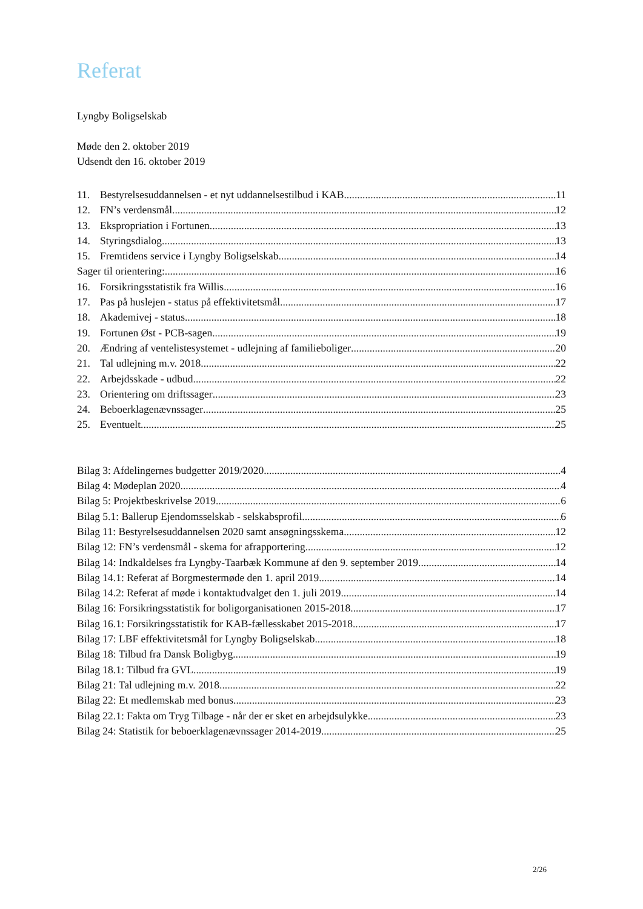Referat
Lyngby Boligselskab
Møde den 2. oktober 2019
Udsendt den 16. oktober 2019
11. Bestyrelsesuddannelsen - et nyt uddannelsestilbud i KAB 11
12. FN’s verdensmål 12
13. Ekspropriation i Fortunen 13
14. Styringsdialog 13
15. Fremtidens service i Lyngby Boligselskab 14
Sager til orientering: 16
16. Forsikringsstatistik fra Willis 16
17. Pas på huslejen - status på effektivitetsmål 17
18. Akademivej - status 18
19. Fortunen Øst - PCB-sagen 19
20. Ændring af ventelistesystemet - udlejning af familieboliger 20
21. Tal udlejning m.v. 2018 22
22. Arbejdsskade - udbud 22
23. Orientering om driftssager 23
24. Beboerklagenævnssager 25
25. Eventuelt 25
Bilag 3: Afdelingernes budgetter 2019/2020 4
Bilag 4: Mødeplan 2020 4
Bilag 5: Projektbeskrivelse 2019 6
Bilag 5.1: Ballerup Ejendomsselskab - selskabsprofil 6
Bilag 11: Bestyrelsesuddannelsen 2020 samt ansøgningsskema. 12
Bilag 12: FN’s verdensmål - skema for afrapportering 12
Bilag 14: Indkaldelses fra Lyngby-Taarbæk Kommune af den 9. september 2019 14
Bilag 14.1: Referat af Borgmestermøde den 1. april 2019 14
Bilag 14.2: Referat af møde i kontaktudvalget den 1. juli 2019 14
Bilag 16: Forsikringsstatistik for boligorganisationen 2015-2018 17
Bilag 16.1: Forsikringsstatistik for KAB-fællesskabet 2015-2018 17
Bilag 17: LBF effektivitetsmål for Lyngby Boligselskab 18
Bilag 18: Tilbud fra Dansk Boligbyg 19
Bilag 18.1: Tilbud fra GVL 19
Bilag 21: Tal udlejning m.v. 2018 22
Bilag 22: Et medlemskab med bonus 23
Bilag 22.1: Fakta om Tryg Tilbage - når der er sket en arbejdsulykke 23
Bilag 24: Statistik for beboerklagenævnssager 2014-2019 25
2/26